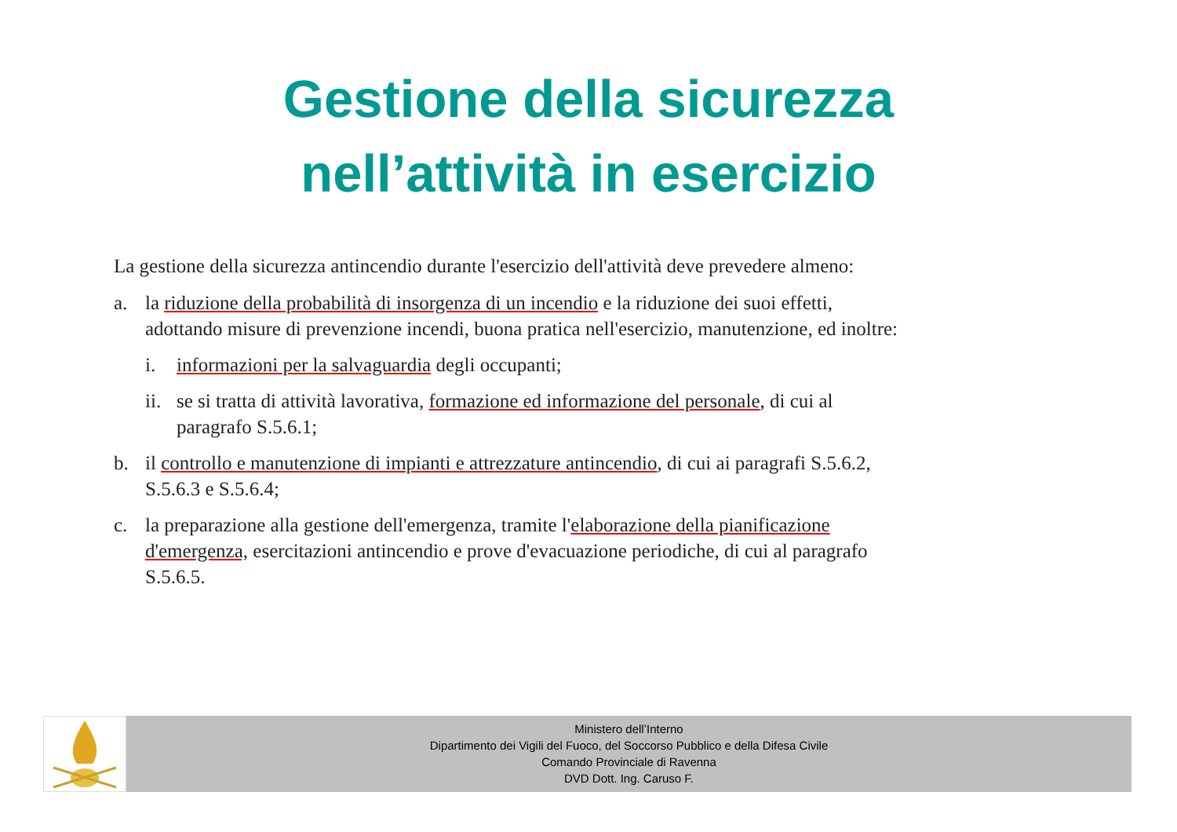Gestione della sicurezza
nell’attività in esercizio
La gestione della sicurezza antincendio durante l'esercizio dell'attività deve prevedere almeno:
a. la riduzione della probabilità di insorgenza di un incendio e la riduzione dei suoi effetti, adottando misure di prevenzione incendi, buona pratica nell'esercizio, manutenzione, ed inoltre:
i. informazioni per la salvaguardia degli occupanti;
ii. se si tratta di attività lavorativa, formazione ed informazione del personale, di cui al paragrafo S.5.6.1;
b. il controllo e manutenzione di impianti e attrezzature antincendio, di cui ai paragrafi S.5.6.2, S.5.6.3 e S.5.6.4;
c. la preparazione alla gestione dell'emergenza, tramite l'elaborazione della pianificazione d'emergenza, esercitazioni antincendio e prove d'evacuazione periodiche, di cui al paragrafo S.5.6.5.
Ministero dell’Interno
Dipartimento dei Vigili del Fuoco, del Soccorso Pubblico e della Difesa Civile
Comando Provinciale di Ravenna
DVD Dott. Ing. Caruso F.